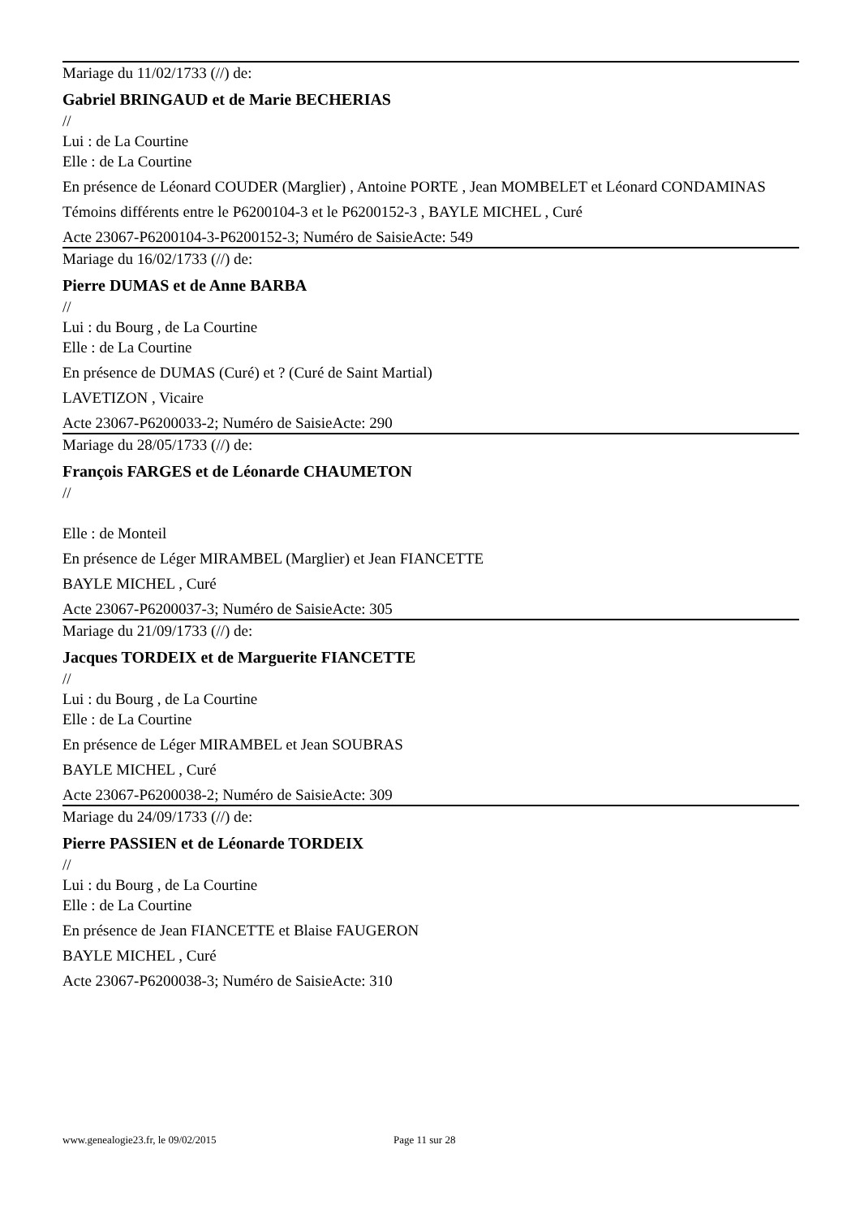Mariage du 11/02/1733 (//) de:
Gabriel BRINGAUD et de Marie BECHERIAS
//
Lui : de La Courtine
Elle : de La Courtine
En présence de Léonard COUDER (Marglier) , Antoine PORTE , Jean MOMBELET et Léonard CONDAMINAS
Témoins différents entre le P6200104-3 et le P6200152-3 , BAYLE MICHEL , Curé
Acte 23067-P6200104-3-P6200152-3; Numéro de SaisieActe: 549
Mariage du 16/02/1733 (//) de:
Pierre DUMAS et de Anne BARBA
//
Lui : du Bourg , de La Courtine
Elle : de La Courtine
En présence de DUMAS (Curé) et ? (Curé de Saint Martial)
LAVETIZON , Vicaire
Acte 23067-P6200033-2; Numéro de SaisieActe: 290
Mariage du 28/05/1733 (//) de:
François FARGES et de Léonarde CHAUMETON
//
Elle : de Monteil
En présence de Léger MIRAMBEL (Marglier) et Jean FIANCETTE
BAYLE MICHEL , Curé
Acte 23067-P6200037-3; Numéro de SaisieActe: 305
Mariage du 21/09/1733 (//) de:
Jacques TORDEIX et de Marguerite FIANCETTE
//
Lui : du Bourg , de La Courtine
Elle : de La Courtine
En présence de Léger MIRAMBEL et Jean SOUBRAS
BAYLE MICHEL , Curé
Acte 23067-P6200038-2; Numéro de SaisieActe: 309
Mariage du 24/09/1733 (//) de:
Pierre PASSIEN et de Léonarde TORDEIX
//
Lui : du Bourg , de La Courtine
Elle : de La Courtine
En présence de Jean FIANCETTE et Blaise FAUGERON
BAYLE MICHEL , Curé
Acte 23067-P6200038-3; Numéro de SaisieActe: 310
www.genealogie23.fr, le 09/02/2015 Page 11 sur 28